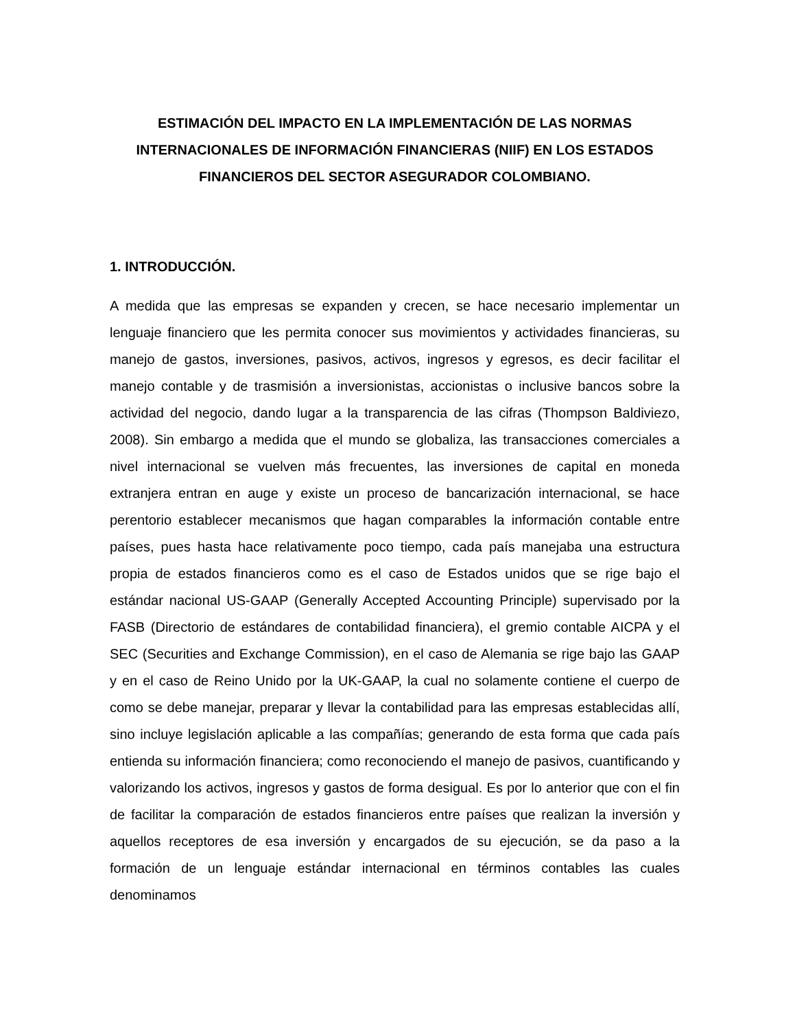ESTIMACIÓN DEL IMPACTO EN LA IMPLEMENTACIÓN DE LAS NORMAS INTERNACIONALES DE INFORMACIÓN FINANCIERAS (NIIF) EN LOS ESTADOS FINANCIEROS DEL SECTOR ASEGURADOR COLOMBIANO.
1. INTRODUCCIÓN.
A medida que las empresas se expanden y crecen, se hace necesario implementar un lenguaje financiero que les permita conocer sus movimientos y actividades financieras, su manejo de gastos, inversiones, pasivos, activos, ingresos y egresos, es decir facilitar el manejo contable y de trasmisión a inversionistas, accionistas o inclusive bancos sobre la actividad del negocio, dando lugar a la transparencia de las cifras (Thompson Baldiviezo, 2008). Sin embargo a medida que el mundo se globaliza, las transacciones comerciales a nivel internacional se vuelven más frecuentes, las inversiones de capital en moneda extranjera entran en auge y existe un proceso de bancarización internacional, se hace perentorio establecer mecanismos que hagan comparables la información contable entre países, pues hasta hace relativamente poco tiempo, cada país manejaba una estructura propia de estados financieros como es el caso de Estados unidos que se rige bajo el estándar nacional US-GAAP (Generally Accepted Accounting Principle) supervisado por la FASB (Directorio de estándares de contabilidad financiera), el gremio contable AICPA y el SEC (Securities and Exchange Commission), en el caso de Alemania se rige bajo las GAAP y en el caso de Reino Unido por la UK-GAAP, la cual no solamente contiene el cuerpo de como se debe manejar, preparar y llevar la contabilidad para las empresas establecidas allí, sino incluye legislación aplicable a las compañías; generando de esta forma que cada país entienda su información financiera; como reconociendo el manejo de pasivos, cuantificando y valorizando los activos, ingresos y gastos de forma desigual. Es por lo anterior que con el fin de facilitar la comparación de estados financieros entre países que realizan la inversión y aquellos receptores de esa inversión y encargados de su ejecución, se da paso a la formación de un lenguaje estándar internacional en términos contables las cuales denominamos